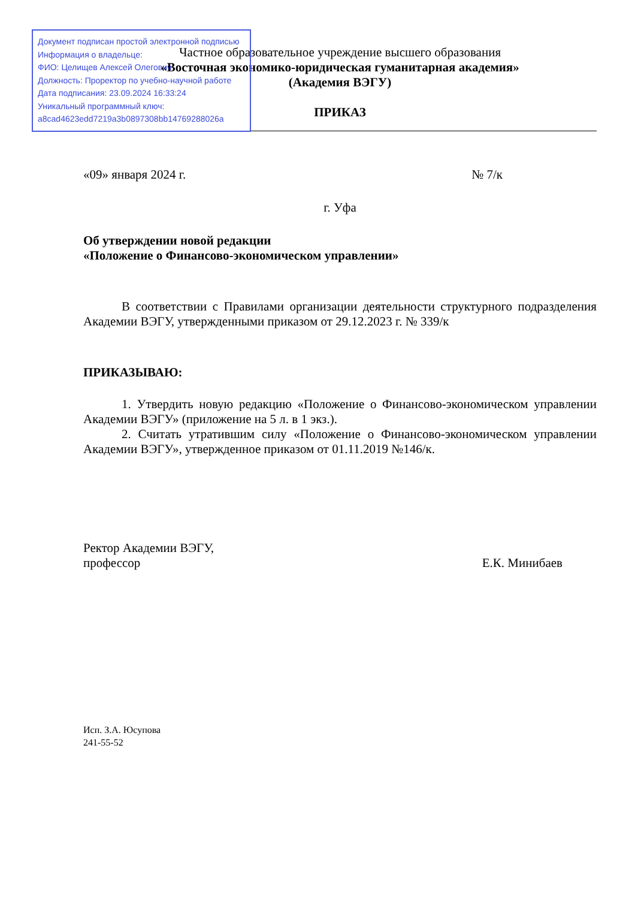Частное образовательное учреждение высшего образования
«Восточная экономико-юридическая гуманитарная академия»
(Академия ВЭГУ)
ПРИКАЗ
«09» января 2024 г. № 7/к
г. Уфа
Об утверждении новой редакции
«Положение о Финансово-экономическом управлении»
В соответствии с Правилами организации деятельности структурного подразделения Академии ВЭГУ, утвержденными приказом от 29.12.2023 г. № 339/к
ПРИКАЗЫВАЮ:
1. Утвердить новую редакцию «Положение о Финансово-экономическом управлении Академии ВЭГУ» (приложение на 5 л. в 1 экз.).
2. Считать утратившим силу «Положение о Финансово-экономическом управлении Академии ВЭГУ», утвержденное приказом от 01.11.2019 №146/к.
Ректор Академии ВЭГУ,
профессор Е.К. Минибаев
Исп. З.А. Юсупова
241-55-52
Документ подписан простой электронной подписью
Информация о владельце:
ФИО: Целищев Алексей Олегович
Должность: Проректор по учебно-научной работе
Дата подписания: 23.09.2024 16:33:24
Уникальный программный ключ:
a8cad4623edd7219a3b0897308bb14769288026a